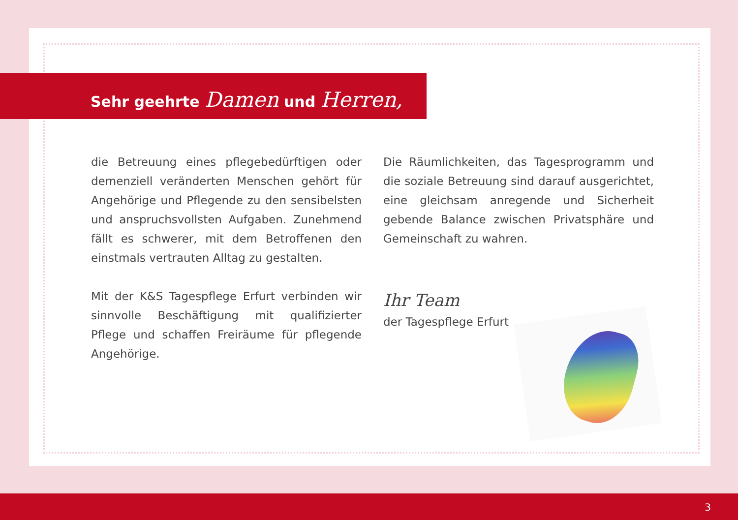Sehr geehrte Damen und Herren,
die Betreuung eines pflegebedürftigen oder demenziell veränderten Menschen gehört für Angehörige und Pflegende zu den sensibelsten und anspruchsvollsten Aufgaben. Zunehmend fällt es schwerer, mit dem Betroffenen den einstmals vertrauten Alltag zu gestalten.
Mit der K&S Tagespflege Erfurt verbinden wir sinnvolle Beschäftigung mit qualifizierter Pflege und schaffen Freiräume für pflegende Angehörige.
Die Räumlichkeiten, das Tagesprogramm und die soziale Betreuung sind darauf ausgerichtet, eine gleichsam anregende und Sicherheit gebende Balance zwischen Privatsphäre und Gemeinschaft zu wahren.
Ihr Team
der Tagespflege Erfurt
3